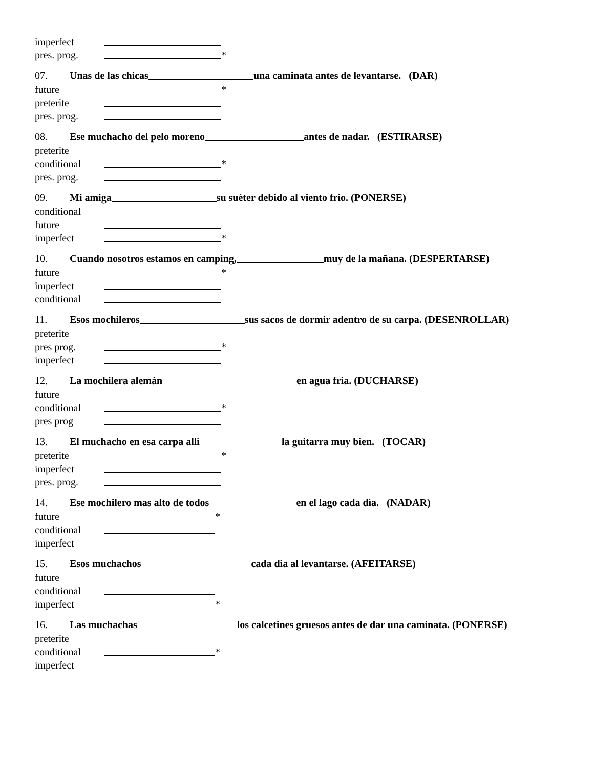imperfect
pres. prog. *
07. Unas de las chicas una caminata antes de levantarse. (DAR)
future *
preterite
pres. prog.
08. Ese muchacho del pelo moreno antes de nadar. (ESTIRARSE)
preterite
conditional *
pres. prog.
09. Mi amiga su suèter debido al viento frìo. (PONERSE)
conditional
future
imperfect *
10. Cuando nosotros estamos en camping, muy de la mañana. (DESPERTARSE)
future *
imperfect
conditional
11. Esos mochileros sus sacos de dormir adentro de su carpa. (DESENROLLAR)
preterite
pres prog. *
imperfect
12. La mochilera alemàn en agua frìa. (DUCHARSE)
future
conditional *
pres prog
13. El muchacho en esa carpa allì la guitarra muy bien. (TOCAR)
preterite *
imperfect
pres. prog.
14. Ese mochilero mas alto de todos en el lago cada dìa. (NADAR)
future *
conditional
imperfect
15. Esos muchachos cada dìa al levantarse. (AFEITARSE)
future
conditional
imperfect *
16. Las muchachas los calcetines gruesos antes de dar una caminata. (PONERSE)
preterite
conditional *
imperfect